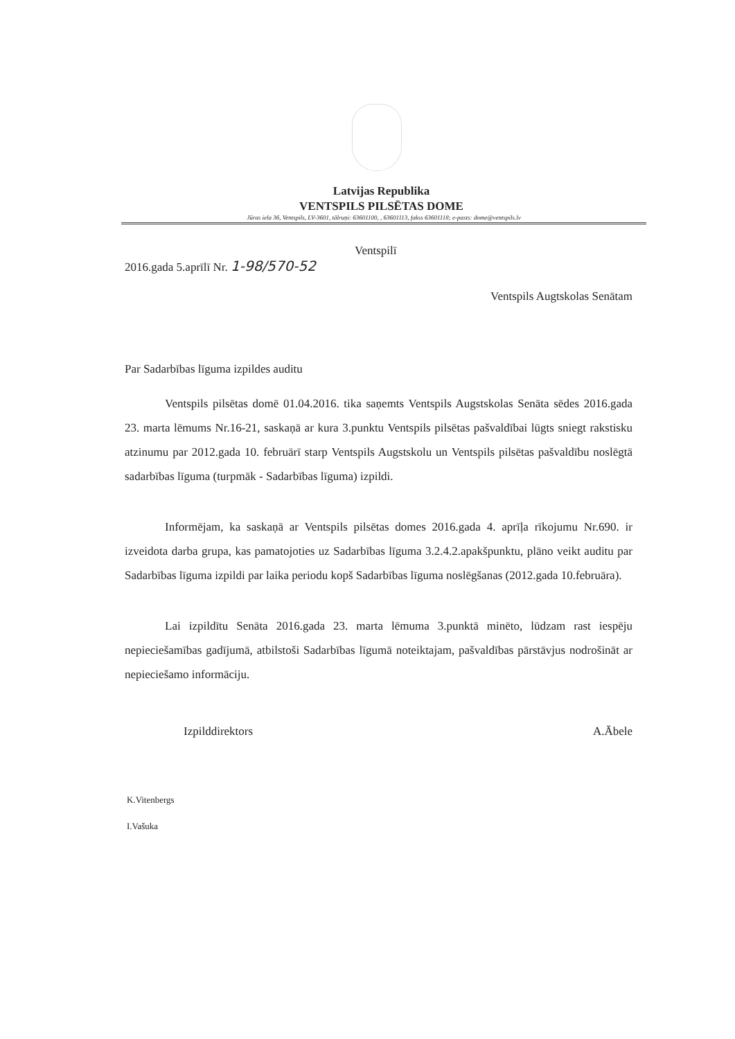Latvijas Republika
VENTSPILS PILSĒTAS DOME
Jūras iela 36, Ventspils, LV-3601, tālruņi: 63601100, , 63601113, fakss 63601118; e-pasts: dome@ventspils.lv
Ventspilī
2016.gada 5.aprīlī Nr. 1-98/570-52
Ventspils Augtskolas Senātam
Par Sadarbības līguma izpildes auditu
Ventspils pilsētas domē 01.04.2016. tika saņemts Ventspils Augstskolas Senāta sēdes 2016.gada 23. marta lēmums Nr.16-21, saskaņā ar kura 3.punktu Ventspils pilsētas pašvaldībai lūgts sniegt rakstisku atzinumu par 2012.gada 10. februārī starp Ventspils Augstskolu un Ventspils pilsētas pašvaldību noslēgtā sadarbības līguma (turpmāk - Sadarbības līguma) izpildi.
Informējam, ka saskaņā ar Ventspils pilsētas domes 2016.gada 4. aprīļa rīkojumu Nr.690. ir izveidota darba grupa, kas pamatojoties uz Sadarbības līguma 3.2.4.2.apakšpunktu, plāno veikt auditu par Sadarbības līguma izpildi par laika periodu kopš Sadarbības līguma noslēgšanas (2012.gada 10.februāra).
Lai izpildītu Senāta 2016.gada 23. marta lēmuma 3.punktā minēto, lūdzam rast iespēju nepieciešamības gadījumā, atbilstoši Sadarbības līgumā noteiktajam, pašvaldības pārstāvjus nodrošināt ar nepieciešamo informāciju.
Izpilddirektors A.Ābele
K.Vitenbergs
I.Vašuka